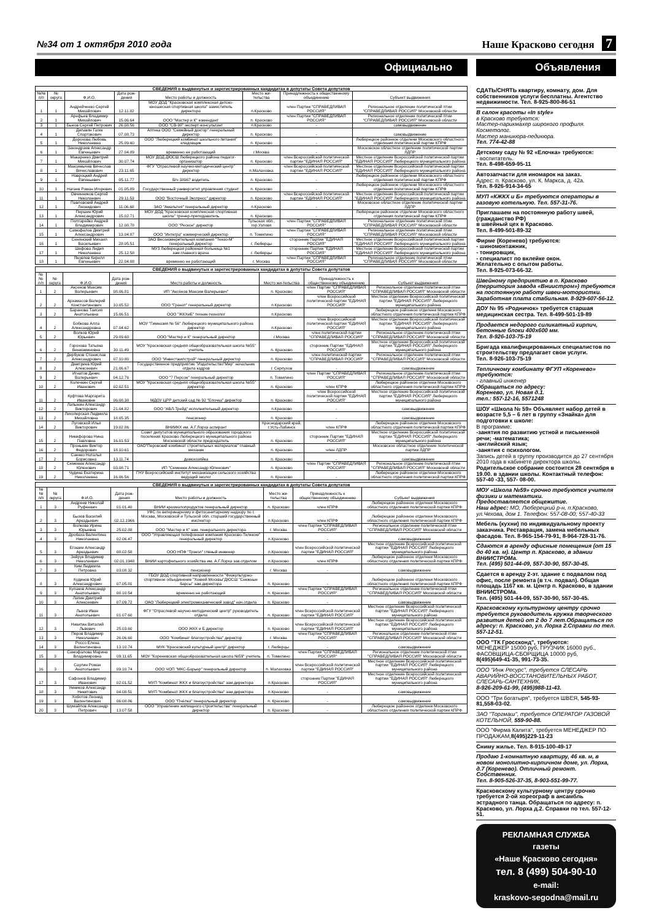№34 от 1 октября 2010 года Наше Красково сегодня 7
Официально
СВЕДЕНИЯ о выдвинутых и зарегистрированных кандидатах в депутаты Совета депутатов
| №№ п/п | № округа | Ф.И.О. | Дата рож-дения | Место работы и должность | Место жи-тельства | Принадлежность к общественному объединению | Субъект выдвижения |
| --- | --- | --- | --- | --- | --- | --- | --- |
| 1 | 1 | Андрейченко Сергей Михайлович | 12.11.82 | МОУ ДОД "Красковская комплексная детско-юношеская спортивная школа" заместитель директора | п.Красково | член Партии "СПРАВЕДЛИВАЯ РОССИЯ" | Региональное отделение политической птии "СПРАВЕДЛИВАЯ РОССИЯ" Московской области |
| 2 | 1 | Арефьев Владимир Михайлович | 15.06.64 | ООО "Мастер и К" комендант | п. Красково | член Партии "СПРАВЕДЛИВАЯ РОССИЯ" | Региональное отделение политической птии "СПРАВЕДЛИВАЯ РОССИЯ" Московской области |
| 3 | 1 | Быков Сергей Петрович | 26.08.56 | ООО "СВ-98" эксперт-консультант | п.Красково | - | самовыдвижение |
| 4 | 1 | Дилакян Гагик Спартакович | 07.08.73 | Аптека ООО "Семейный доктор" генеральный директор | п. Красково | - | самовыдвижение |
| 5 | 1 | Дорохова Любовь Николаевна | 25.09.60 | ООО "Люберецкий комбинат школьного питания" кладовщик | п. Красково | - | Люберецкое районное отделени Московского областного отделения политической партии КПРФ |
| 6 | 1 | Закондраев Александр Евгеньевич | 27.04.89 | временно не работающий | г.Москва | - | Московское областное отделение политической партии ЛДПР |
| 7 | 1 | Макаренко Дмитрий Михайлович | 30.07.74 | МОУ ДОД ДЮСШ Люберецкого района педагог-организатор | п. Красково | член Всероссийской политической партии "ЕДИНАЯ РОССИЯ" | Местное отделение Всероссийской политической партии "ЕДИНАЯ РОССИЯ" Люберецкого муниципального района |
| 8 | 1 | Максимычев Вячеслав Вячеславович | 23.11.65 | ФГУ "Отраслевой научно-методический центр" директор | п.Малаховка | член Всероссийской политической партии "ЕДИНАЯ РОССИЯ" | Местное отделение Всероссийской политической партии "ЕДИНАЯ РОССИЯ" Люберецкого муниципального района |
| 9 | 1 | Навроцкий Андрей Евгеньевич | 05.11.77 | В/ч 38987 водитель | п. Красково | - | Люберецкое районное отделени Московского областного отделения политической партии КПРФ |
| 10 | 1 | Нагаев Роман Игоревич | 01.05.89 | Государственный университет управления студент | п. Красково | - | Люберецкое районное отделени Московского областного отделения политической партии КПРФ |
| 11 | 1 | Овчинников Сергей Николаевич | 29.11.53 | ООО "Восточный Экспресс" директор | п. Красково | член Всероссийской политической партии "ЕДИНАЯ РОССИЯ" | Местное отделение Всероссийской политической партии "ЕДИНАЯ РОССИЯ" Люберецкого муниципального района |
| 12 | 1 | Павловский Андрей Леонидович | 11.06.68 | ЗАО "Амальтея" генеральный директор | п.Красково | - | Московское областное отделение политической партии ЛДПР |
| 13 | 1 | Першин Юрий Александрович | 15.02.71 | МОУ ДОД "Красковская комплексная спортивная школа" тренер-преподаватель | п. Красково | - | Люберецкое районное отделени Московского областного отделения политической партии КПРФ |
| 14 | 1 | Полтарейко Андрей Владимирович | 12.08.78 | ООО "Рескон" директор | Тульская обл., гор.Узловя | член Партии "СПРАВЕДЛИВАЯ РОССИЯ" | Региональное отделение политической птии "СПРАВЕДЛИВАЯ РОССИЯ" Московской области |
| 15 | 1 | Самофалов Дмитрий Александрович | 13.04.87 | ООО "Интегра" коммерческий директор | п. Томилино | член Партии "СПРАВЕДЛИВАЯ РОССИЯ" | Региональное отделение политической птии "СПРАВЕДЛИВАЯ РОССИЯ" Московской области |
| 16 | 1 | Сенянский Михаил Васильевич | 28.05.51 | ЗАО Весоизмерительная компания "Тензо-М" генеральный директор | г. Люберцы | сторонник Партии "ЕДИНАЯ РОССИЯ" | Местное отделение Всероссийской политической партии "ЕДИНАЯ РОССИЯ" Люберецкого муниципального района |
| 17 | 1 | Шефова Лидия Николаевна | 25.12.58 | МУЗ Люберецкая районная больница №1 зам.главного врача | г. Люберцы | сторонник Партии "ЕДИНАЯ РОССИЯ" | Местное отделение Всероссийской политической партии "ЕДИНАЯ РОССИЯ" Люберецкого муниципального района |
| 18 | 1 | Яковлев Кирилл Евгеньевич | 22.04.88 | временно не работающий | г. Москва | член Партии "СПРАВЕДЛИВАЯ РОССИЯ" | Региональное отделение политической птии "СПРАВЕДЛИВАЯ РОССИЯ" Московской области |
СВЕДЕНИЯ о выдвинутых и зарегистрированных кандидатах в депутаты Совета депутатов
| №№ п/п | № округа | Ф.И.О. | Дата рож-дения | Место работы и должность | Место жи-тельства | Принадлежность к общественному объединению | Субъект выдвижения |
| --- | --- | --- | --- | --- | --- | --- | --- |
| 1 | 2 | Аксенов Максим Валерьевич | 08.06.81 | ИП "Аксёнов Максим Валерьевич" | п. Красково | член Партии "СПРАВЕДЛИВАЯ РОССИЯ" | Региональное отделение политической птии "СПРАВЕДЛИВАЯ РОССИЯ" Московской области |
| 2 | 2 | Арзамасов Валерий Константинович | 10.05.52 | ООО "Гранат" генеральный директор | п.Красково | член Всероссийской политической партии "ЕДИНАЯ РОССИЯ" | Местное отделение Всероссийской политической партии "ЕДИНАЯ РОССИЯ" Люберецкого муниципального района |
| 3 | 2 | Баранова Таисия Анатольевна | 15.06.51 | ООО "ЖКХиБ" техник-технолог | п.Красково | - | Люберецкое районное отделени Московского областного отделения политической партии КПРФ |
| 4 | 2 | Бобкова Алла Александровна | 07.04.62 | МОУ "Гимназия № 56" Люберецкого муниципального района директор | п.Красково | член Всероссийской политической партии "ЕДИНАЯ РОССИЯ" | Местное отделение Всероссийской политической партии "ЕДИНАЯ РОССИЯ" Люберецкого муниципального района |
| 5 | 2 | Волков Юрий Юрьевич | 29.09.60 | ООО "Мастер и К" генеральный директор | г.Москва | член политической партии "СПРАВЕДЛИВАЯ РОССИЯ" | Региональное отделение политической птии "СПРАВЕДЛИВАЯ РОССИЯ" Московской области |
| 6 | 2 | Горохова Татьяна Вениаминовна | 30.11.49 | МОУ "Красковская средняя общеобразовательная школа №55" учитель | п. Красково | сторонник Партии "ЕДИНАЯ РОССИЯ" | Местное отделение Всероссийской политической партии "ЕДИНАЯ РОССИЯ" Люберецкого муниципального района |
| 7 | 2 | Дербуков Станислав Александрович | 07.10.80 | ООО "Инвестжилстрой" генеральный директор | п. Красково | член политической партии "СПРАВЕДЛИВАЯ РОССИЯ" | Региональное отделение политической птии "СПРАВЕДЛИВАЯ РОССИЯ" Московской области |
| 8 | 2 | Дмитриев Юрий Алексеевич | 21.06.67 | Государственное предприятие "Издательство"Мир" начальник отдела кадров | г. Серпухов | - | самовыдвижение |
| 9 | 2 | Игнатов Денис Валерьевич | 04.12.76 | ООО "7 Персон" генеральный директор | п. Томилино | член Партии "СПРАВЕДЛИВАЯ РОССИЯ" | Региональное отделение политической птии "СПРАВЕДЛИВАЯ РОССИЯ" Московской области |
| 10 | 2 | Колечкин Сергей Иванович | 02.02.51 | МОУ "Красковская средняя общеобразовательная школа №55" директор | п. Красково | член КПРФ | Люберецкое районное отделени Московского областного отделения политической партии КПРФ |
| 11 | 2 | Куфтова Маргарита Ивановне | 06.08.38 | МДОУ ЦРР детский сад № 92 "Елочка" директор | п. Красково | член Всероссийской политической партии "ЕДИНАЯ РОССИЯ" | Местное отделение Всероссийской политической партии "ЕДИНАЯ РОССИЯ" Люберецкого муниципального района |
| 12 | 2 | Лапынин Александр Викторович | 21.04.82 | ООО "АВЛ-Трейд" исполнительный директор | п.Красково | - | самовыдвижение |
| 13 | 2 | Лихоперская Людмила Михайловна | 18.05.35 | пенсионер | п. Красково | - | самовыдвижение |
| 14 | 2 | Луговской Илья Викторович | 19.02.86 | ВНИИКХ им. А.Г.Лорха аспирант | Краснодарский край, г.Усть-Лабинск | член КПРФ | Люберецкое районное отделени Московского областного отделения политической партии КПРФ |
| 15 | 2 | Никифорова Нина Павловна | 16.01.53 | Совет депутатов муниципального образования городского поселения Красково Люберецкого муниципального района Московской области председатель | п. Красково | сторонник Партии "ЕДИНАЯ РОССИЯ" | Местное отделение Всероссийской политической партии "ЕДИНАЯ РОССИЯ" Люберецкого муниципального района |
| 16 | 2 | Пронькин Виктор Федорович | 18.10.61 | ОАО"Перовский комбинат строительных материалов" главный механик | п. Красково | член ЛДПР | Московское областное отделение политической партии ЛДПР |
| 17 | 2 | Саенко Наталья Борисовна | 13.11.74 | домохозяйка | п. Красково | - | самовыдвижение |
| 18 | 2 | Семенюк Александр Юленович | 03.08.71 | ИП "Семенюк Александр Юленович" | п. Красково | член Партии "СПРАВЕДЛИВАЯ РОССИЯ" | Региональное отделение политической птии "СПРАВЕДЛИВАЯ РОССИЯ" Московской области |
| 19 | 2 | Чудина Екатерина Николаевна | 16.06.56 | ГНУ Всероссийский институт механизации сельского хозяйства ведущий эколог | п. Красково | - | Люберецкое районное отделени Московского областного отделения политической партии КПРФ |
СВЕДЕНИЯ о выдвинутых и зарегистрированных кандидатах в депутаты Совета депутатов
| №№ п/п | № округа | Ф.И.О. | Дата рож-дения | Место работы и должность | Место жи-тельства | Принадлежность к общественному объединению | Субъект выдвижения |
| --- | --- | --- | --- | --- | --- | --- | --- |
| 1 | 3 | Андреев Николай Руфеевич | 01.01.40 | ВНИИ крахмалопродуктов генеральный директор | п. Красково | член КПРФ | Люберецкое районное отделени Московского областного отделения политической партии КПРФ |
| 2 | 3 | Бызов Василий Аркадьевич | 02.12.1966 | УФС по ветеринарному и фитосанитарному надзору по г. Москва, Московской и Тульской обл. старший государственный инспектор | п.Красково | член КПРФ | Люберецкое районное отделени Московского областного отделения политической партии КПРФ |
| 3 | 3 | Волкова Ирина Юрьевна | 25.02.88 | ООО "Мастер и К" зам. генерального директора | г. Москва | член Партии "СПРАВЕДЛИВАЯ РОССИЯ" | Региональное отделение политической птии "СПРАВЕДЛИВАЯ РОССИЯ" Московской области |
| 4 | 3 | Дробаха Валентина Николаевна | 02.06.47 | ООО "Управляющая телефонная компания Красково-Телеком" генеральный директор | п.Красково | - | самовыдвижение |
| 5 | 3 | Егошин Александр Аркадьевич | 08.02.58 | ООО НПФ "Трэкол" глвный инженер | п.Красково | член Всероссийской политической партии "ЕДИНАЯ РОССИЯ" | Местное отделение Всероссийской политической партии "ЕДИНАЯ РОССИЯ" Люберецкого муниципального района |
| 6 | 3 | Зейрук Владимир Николаевич | 02.01.1948 | ВНИИ картофельного хозяйства им. А.Г.Лорха зав.отделом | п.Красково | член КПРФ | Люберецкое районное отделени Московского областного отделения политической партии КПРФ |
| 7 | 3 | Ким Людмила Петровна | 03.08.32 | пенсионер | г. Москва | - | самовыдвижение |
| 8 | 3 | Кудинов Юрий Александрович | 07.05.81 | ГБОУ ДОД спортивной направленности "Физкультурно-спортивное объединение "Хоккей Москвы"ДЮСШ "Снежные барсы" зам.директора | п. Красково | - | Люберецкое районное отделени Московского областного отделения политической партии КПРФ |
| 9 | 3 | Кулаков Александр Анатольевич | 08.10.54 | временно не работающий | п. Красково | член Партии "СПРАВЕДЛИВАЯ РОССИЯ" | Региональное отделение политической птии "СПРАВЕДЛИВАЯ РОССИЯ" Московской области |
| 10 | 3 | Лапин Дмитрий Алексеевич | 07.09.72 | ОАО "Люберецкий электромеханический завод" нач.отдела | п. Красково | - | самовыдвижение |
| 11 | 3 | Львов Иван Анатольевич | 01.07.60 | ФГУ "Отраслевой научно-методический центр" руководитель отдела | п. Красково | член Всероссийской политической партии "ЕДИНАЯ РОССИЯ" | Местное отделение Всероссийской политической партии "ЕДИНАЯ РОССИЯ" Люберецкого муниципального района |
| 12 | 3 | Никитин Виталий Львович | 25.03.60 | ООО ЖКХ и Б директор | п. Красково | член Всероссийской политической партии "ЕДИНАЯ РОССИЯ" | Местное отделение Всероссийской политической партии "ЕДИНАЯ РОССИЯ" Люберецкого муниципального района |
| 13 | 3 | Перов Владимир Николаевич | 26.06.60 | ООО "Комбинат благоустройства" директор | г. Москва | член Партии "СПРАВЕДЛИВАЯ РОССИЯ" | Региональное отделение политической птии "СПРАВЕДЛИВАЯ РОССИЯ" Московской области |
| 14 | 3 | Россо Елена Валентиновна | 13.10.74 | МУК "Красковский культурный центр" директор | г. Люберцы | - | самовыдвижение |
| 15 | 3 | Самофалова Марина Владимировна | 09.11.65 | МОУ "Кореневская общеобразовательная школа №59" учитель | п. Томилино | член Партии "СПРАВЕДЛИВАЯ РОССИЯ" | Региональное отделение политической птии "СПРАВЕДЛИВАЯ РОССИЯ" Московской области |
| 16 | 3 | Саулин Роман Анатольевич | 09.10.74 | ООО ЧОП "МКС-Барьер" генеральный директор | п. Малаховка | член Всероссийской политической партии "ЕДИНАЯ РОССИЯ" | Местное отделение Всероссийской политической партии "ЕДИНАЯ РОССИЯ" Люберецкого муниципального района |
| 17 | 3 | Сафонов Владимир Иванович | 02.01.52 | МУП "Комбинат ЖКХ и благоустройства" зам.директора | п.Красково | сторонник Партии "ЕДИНАЯ РОССИЯ" | Местное отделение Всероссийской политической партии "ЕДИНАЯ РОССИЯ" Люберецкого муниципального района |
| 18 | 3 | Умников Александр Никитович | 04.08.51 | МУП "Комбинат ЖКХ и благоустройства" зам.директора | п.Красково | - | самовыдвижение |
| 19 | 3 | Хоботов Леонид Валентинович | 06.08.86 | ООО "Пчёлка" генеральный директор | п. Красково | - | самовыдвижение |
| 20 | 3 | Шумайлов Александр Петрович | 13.07.58 | ООО "Управление жилищного строительства" генеральный директор | п. Красково | - | Люберецкое районное отделени Московского областного отделения политической партии КПРФ |
Объявления
СДАТЬ/СНЯТЬ квартиру, комнату, дом. Для собственников услуги бесплатны. Агентство недвижимости. Тел. 8-925-800-86-51
В салон красоты «In style»
в Красково требуются:
Мастер-парикмахер широкого профиля.
Косметолог.
Мастер маникюра-педикюра.
Тел. 774-42-88
Детскому саду № 92 «Елочка» требуются:
- воспитатель.
Тел. 8-498-659-95-11
Автозапчасти для иномарок на заказ.
Адрес: п. Красково, ул. К. Маркса, д. 42а.
Тел. 8-926-914-34-65
МУП «КЖКХ и Б» требуются операторы в газовую котельную. Тел. 557-31-76.
Приглашаем на постоянную работу швей, (гражданство РФ)
в швейный цех в Красково.
Тел. 8-499-501-89-32
Фирме (Коренево) требуются:
- шиномонтажник,
- тонировщик,
- специалист по вклейке окон.
Желательно с опытом работы.
Тел. 8-925-073-66-32.
Швейному предприятию в п. Красково (территория завода «Вниистром») требуются на постоянную работу швеи-мотористки. Заработная плата стабильная. 8-929-607-56-12.
ДОУ № 95 «Родничок» требуется старшая медицинская сестра. Тел. 8-499-501-19-89
Продается недорого силикатный кирпич, бетонные блоки 400х600 мм.
Тел. 8-926-103-75-19
Бригада квалифицированных специалистов по строительству предлагает свои услуги.
Тел. 8-926-103-75-19
Тепличному комбинату ФГУП «Коренево» требуются:
- главный инженер
Обращаться по адресу:
Коренево, ул. Новая д.1.
тел.: 557-12-16, 5571248
ШОУ «Школа № 59» Объявляет набор детей в возрасте 5,5 – 6 лет в группу «Знайка» для подготовки к школе:
В программе:
-занятия по развитию устной и письменной речи; -математика;
-английский язык;
-занятия с психологом.
Запись детей в группу производится до 27 сентября 2010 года в кабинете директора школы. Родительское собрание состоится 28 сентября в 19.00. в здании школы. Контактный телефон: 557-40 -33, 557- 08-00.
МОУ «Школа №59» срочно требуются учителя физики и математики.
Предоставляется общежитие.
Наш адрес: МО, Люберецкий р-н, п.Красково, ул.Чехова, дом 1. Телефон: 557-08-00; 557-40-33
Мебель (кухни) по индивидуальному проекту заказчика. Реставрация, замена мебельных фасадов. Тел. 8-965-154-79-91, 8-964-728-31-76.
Сдаются в аренду офисные помещения (от 15 до 40 кв. м). Центр п. Красково, в здании ВНИИСТРОМа.
Тел. (495) 501-44-09, 557-30-90, 557-30-45.
Сдается в аренду 2-эт. здание с подвалом под офис, после ремонта (в т.ч. подвал). Общая площадь 1167 кв. м. Центр п. Красково, в здании ВНИИСТРОМа.
Тел. (495) 501-44-09, 557-30-90, 557-30-45.
Красковскому культурному центру срочно требуется руководитель кружка творческого развития детей от 2 до 7 лет.Обращаться по адресу: п. Красково, ул. Лорха 2.Справки по тел. 557-12-51.
ООО "ТК Гроссконд", требуются:
МЕНЕДЖЕР 15000 руб, ГРУЗЧИК 16000 руб., ФАСОВЩИЦА-СБОРЩИЦА 10000 руб,
8(495)649-41-35, 991-73-35.
ООО "Инж Ресурс", требуется СЛЕСАРЬ АВАРИЙНО-ВОССТАНОВИТЕЛЬНЫХ РАБОТ, СЛЕСАРЬ-САНТЕХНИК,
8-926-209-61-99, (495)988-11-43.
ООО "Три богатыря", требуется ШВЕЯ, 545-93-81,558-03-02.
ЗАО "Торгмаш", требуется ОПЕРАТОР ГАЗОВОЙ КОТЕЛЬНОЙ, 559-90-88.
ООО "Фирма Калита", требуется МЕНЕДЖЕР ПО ПРОДАЖАМ,8(495)229-11-23
Сниму жилье. Тел. 8-915-100-49-17
Продаю 1-комнатную квартиру, 46 кв. м, в новом монолитно-кирпичном доме, ул. Лорха, д.7 (Коренево). Отличный ремонт. Собственник.
Тел. 8-905-526-37-35, 8-903-551-99-77.
Красковскому культурному центру срочно требуется 2-ой хореограф в ансамбль эстрадного танца. Обращаться по адресу: п. Красково, ул. Лорха д.2. Справки по тел. 557-12-51.
РЕКЛАМНАЯ СЛУЖБА
газеты
«Наше Красково сегодня»
тел. 8 (499) 504-90-10
e-mail:
kraskovo-segodna@mail.ru